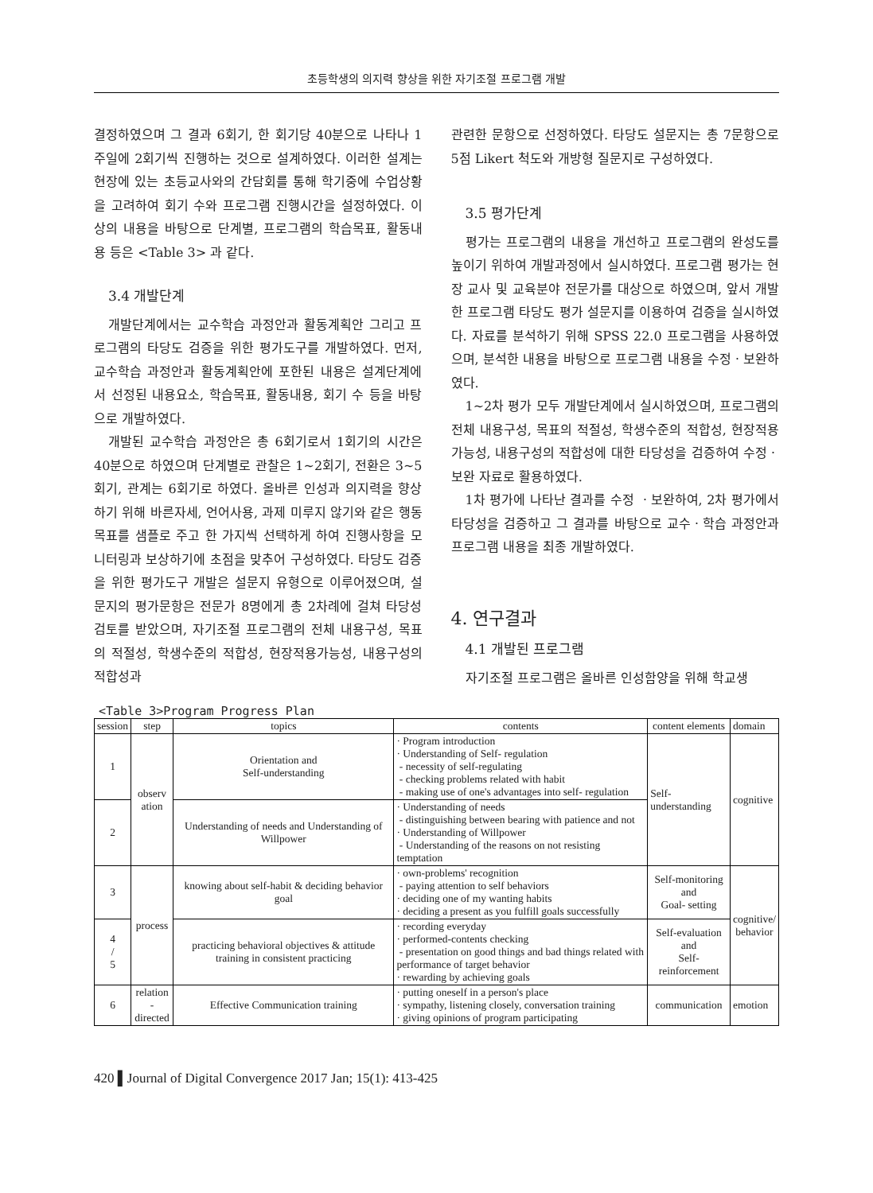초등학생의 의지력 향상을 위한 자기조절 프로그램 개발
결정하였으며 그 결과 6회기, 한 회기당 40분으로 나타나 1주일에 2회기씩 진행하는 것으로 설계하였다. 이러한 설계는 현장에 있는 초등교사와의 간담회를 통해 학기중에 수업상황을 고려하여 회기 수와 프로그램 진행시간을 설정하였다. 이상의 내용을 바탕으로 단계별, 프로그램의 학습목표, 활동내용 등은 <Table 3> 과 같다.
3.4 개발단계
개발단계에서는 교수학습 과정안과 활동계획안 그리고 프로그램의 타당도 검증을 위한 평가도구를 개발하였다. 먼저, 교수학습 과정안과 활동계획안에 포한된 내용은 설계단계에서 선정된 내용요소, 학습목표, 활동내용, 회기 수 등을 바탕으로 개발하였다.
개발된 교수학습 과정안은 총 6회기로서 1회기의 시간은 40분으로 하였으며 단계별로 관찰은 1~2회기, 전환은 3~5회기, 관계는 6회기로 하였다. 올바른 인성과 의지력을 향상하기 위해 바른자세, 언어사용, 과제 미루지 않기와 같은 행동목표를 샘플로 주고 한 가지씩 선택하게 하여 진행사항을 모니터링과 보상하기에 초점을 맞추어 구성하였다. 타당도 검증을 위한 평가도구 개발은 설문지 유형으로 이루어졌으며, 설문지의 평가문항은 전문가 8명에게 총 2차례에 걸쳐 타당성 검토를 받았으며, 자기조절 프로그램의 전체 내용구성, 목표의 적절성, 학생수준의 적합성, 현장적용가능성, 내용구성의 적합성과
관련한 문항으로 선정하였다. 타당도 설문지는 총 7문항으로 5점 Likert 척도와 개방형 질문지로 구성하였다.
3.5 평가단계
평가는 프로그램의 내용을 개선하고 프로그램의 완성도를 높이기 위하여 개발과정에서 실시하였다. 프로그램 평가는 현장 교사 및 교육분야 전문가를 대상으로 하였으며, 앞서 개발한 프로그램 타당도 평가 설문지를 이용하여 검증을 실시하였다. 자료를 분석하기 위해 SPSS 22.0 프로그램을 사용하였으며, 분석한 내용을 바탕으로 프로그램 내용을 수정ㆍ보완하였다.
1~2차 평가 모두 개발단계에서 실시하였으며, 프로그램의 전체 내용구성, 목표의 적절성, 학생수준의 적합성, 현장적용가능성, 내용구성의 적합성에 대한 타당성을 검증하여 수정ㆍ보완 자료로 활용하였다.
1차 평가에 나타난 결과를 수정 ㆍ보완하여, 2차 평가에서 타당성을 검증하고 그 결과를 바탕으로 교수ㆍ학습 과정안과 프로그램 내용을 최종 개발하였다.
4. 연구결과
4.1 개발된 프로그램
자기조절 프로그램은 올바른 인성함양을 위해 학교생
<Table 3>Program Progress Plan
| session | step | topics | contents | content elements | domain |
| --- | --- | --- | --- | --- | --- |
| 1 | observ ation | Orientation and Self-understanding | · Program introduction · Understanding of Self- regulation - necessity of self-regulating - checking problems related with habit - making use of one's advantages into self- regulation | Self- understanding | cognitive |
| 2 | | Understanding of needs and Understanding of Willpower | · Understanding of needs - distinguishing between bearing with patience and not · Understanding of Willpower - Understanding of the reasons on not resisting temptation | | |
| 3 | process | knowing about self-habit & deciding behavior goal | · own-problems' recognition - paying attention to self behaviors · deciding one of my wanting habits · deciding a present as you fulfill goals successfully | Self-monitoring and Goal- setting | cognitive/ behavior |
| 4 / 5 | | practicing behavioral objectives & attitude training in consistent practicing | · recording everyday · performed-contents checking - presentation on good things and bad things related with performance of target behavior · rewarding by achieving goals | Self-evaluation and Self-reinforcement | |
| 6 | relation -directed | Effective Communication training | · putting oneself in a person's place · sympathy, listening closely, conversation training · giving opinions of program participating | communication | emotion |
420 ▌Journal of Digital Convergence 2017 Jan; 15(1): 413-425